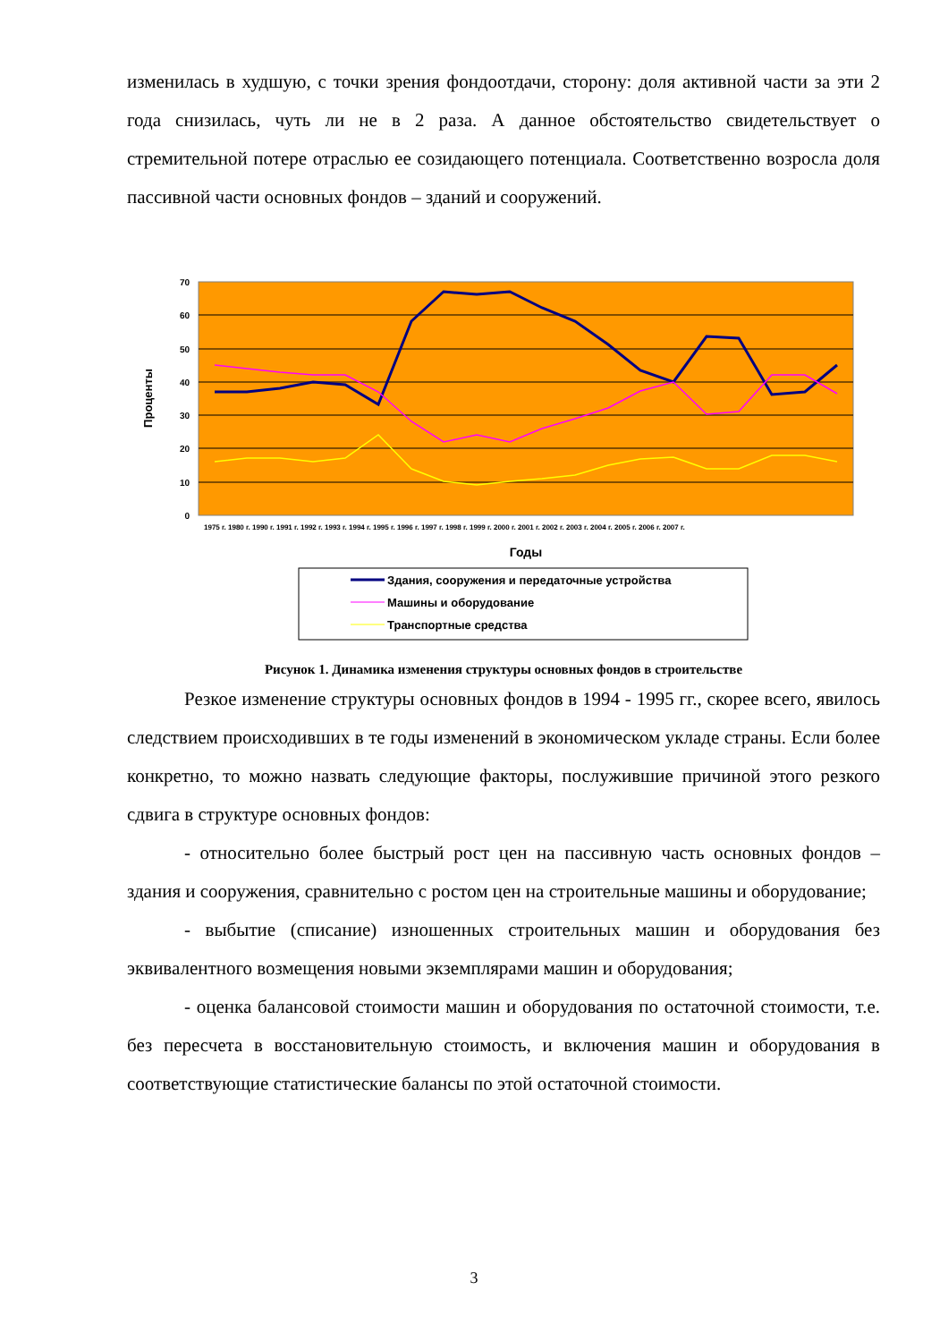изменилась в худшую, с точки зрения фондоотдачи, сторону: доля активной части за эти 2 года снизилась, чуть ли не в 2 раза. А данное обстоятельство свидетельствует о стремительной потере отраслью ее созидающего потенциала. Соответственно возросла доля пассивной части основных фондов – зданий и сооружений.
70
60
50
40
30
20
10
0
Проценты
1975 г. 1980 г. 1990 г. 1991 г. 1992 г. 1993 г. 1994 г. 1995 г. 1996 г. 1997 г. 1998 г. 1999 г. 2000 г. 2001 г. 2002 г. 2003 г. 2004 г. 2005 г. 2006 г. 2007 г.
Годы
Здания, сооружения и передаточные устройства
Машины и оборудование
Транспортные средства
Рисунок 1. Динамика изменения структуры основных фондов в строительстве
Резкое изменение структуры основных фондов в 1994 - 1995 гг., скорее всего, явилось следствием происходивших в те годы изменений в экономическом укладе страны. Если более конкретно, то можно назвать следующие факторы, послужившие причиной этого резкого сдвига в структуре основных фондов:
- относительно более быстрый рост цен на пассивную часть основных фондов – здания и сооружения, сравнительно с ростом цен на строительные машины и оборудование;
- выбытие (списание) изношенных строительных машин и оборудования без эквивалентного возмещения новыми экземплярами машин и оборудования;
- оценка балансовой стоимости машин и оборудования по остаточной стоимости, т.е. без пересчета в восстановительную стоимость, и включения машин и оборудования в соответствующие статистические балансы по этой остаточной стоимости.
3